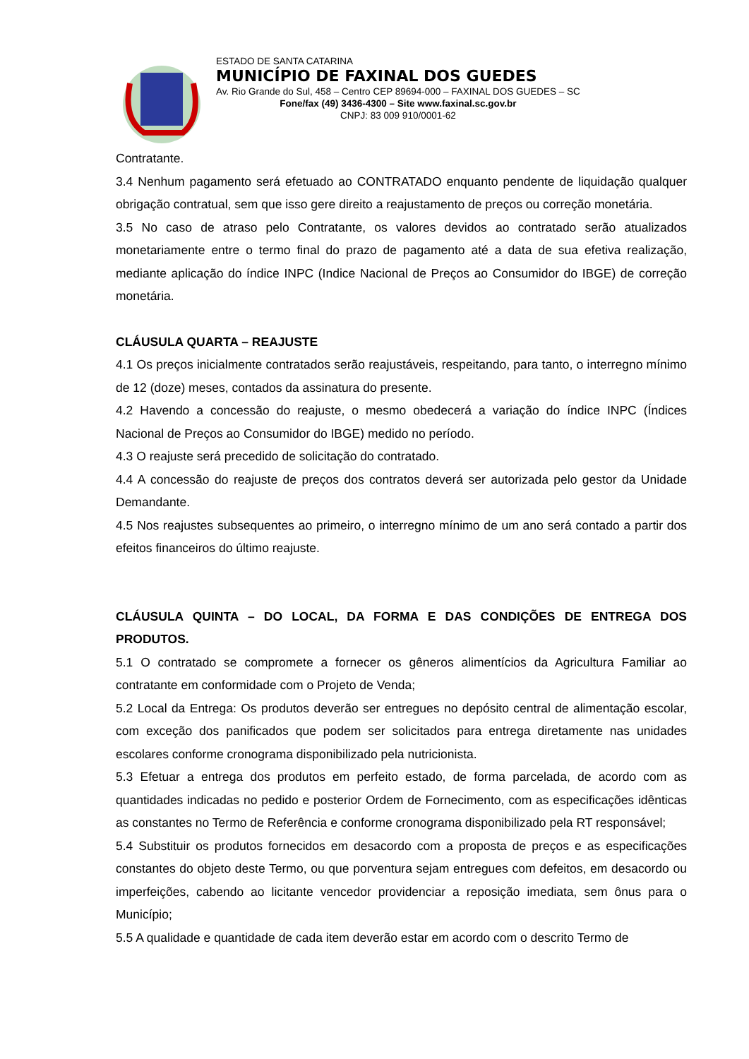ESTADO DE SANTA CATARINA
MUNICÍPIO DE FAXINAL DOS GUEDES
Av. Rio Grande do Sul, 458 – Centro CEP 89694-000 – FAXINAL DOS GUEDES – SC
Fone/fax (49) 3436-4300 – Site www.faxinal.sc.gov.br
CNPJ: 83 009 910/0001-62
Contratante.
3.4 Nenhum pagamento será efetuado ao CONTRATADO enquanto pendente de liquidação qualquer obrigação contratual, sem que isso gere direito a reajustamento de preços ou correção monetária.
3.5 No caso de atraso pelo Contratante, os valores devidos ao contratado serão atualizados monetariamente entre o termo final do prazo de pagamento até a data de sua efetiva realização, mediante aplicação do índice INPC (Indice Nacional de Preços ao Consumidor do IBGE) de correção monetária.
CLÁUSULA QUARTA – REAJUSTE
4.1 Os preços inicialmente contratados serão reajustáveis, respeitando, para tanto, o interregno mínimo de 12 (doze) meses, contados da assinatura do presente.
4.2 Havendo a concessão do reajuste, o mesmo obedecerá a variação do índice INPC (Índices Nacional de Preços ao Consumidor do IBGE) medido no período.
4.3 O reajuste será precedido de solicitação do contratado.
4.4 A concessão do reajuste de preços dos contratos deverá ser autorizada pelo gestor da Unidade Demandante.
4.5 Nos reajustes subsequentes ao primeiro, o interregno mínimo de um ano será contado a partir dos efeitos financeiros do último reajuste.
CLÁUSULA QUINTA – DO LOCAL, DA FORMA E DAS CONDIÇÕES DE ENTREGA DOS PRODUTOS.
5.1 O contratado se compromete a fornecer os gêneros alimentícios da Agricultura Familiar ao contratante em conformidade com o Projeto de Venda;
5.2 Local da Entrega: Os produtos deverão ser entregues no depósito central de alimentação escolar, com exceção dos panificados que podem ser solicitados para entrega diretamente nas unidades escolares conforme cronograma disponibilizado pela nutricionista.
5.3 Efetuar a entrega dos produtos em perfeito estado, de forma parcelada, de acordo com as quantidades indicadas no pedido e posterior Ordem de Fornecimento, com as especificações idênticas as constantes no Termo de Referência e conforme cronograma disponibilizado pela RT responsável;
5.4 Substituir os produtos fornecidos em desacordo com a proposta de preços e as especificações constantes do objeto deste Termo, ou que porventura sejam entregues com defeitos, em desacordo ou imperfeições, cabendo ao licitante vencedor providenciar a reposição imediata, sem ônus para o Município;
5.5 A qualidade e quantidade de cada item deverão estar em acordo com o descrito Termo de